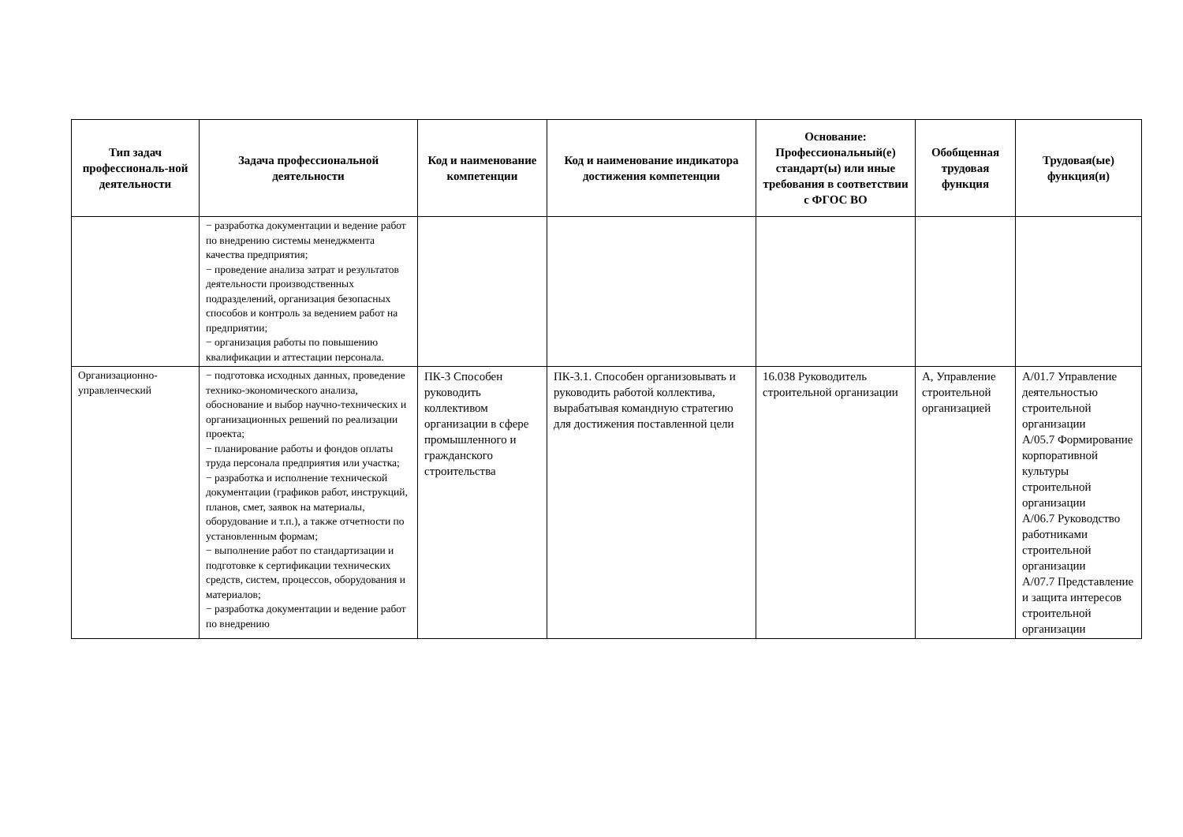| Тип задач профессиональ-ной деятельности | Задача профессиональной деятельности | Код и наименование компетенции | Код и наименование индикатора достижения компетенции | Основание: Профессиональный(е) стандарт(ы) или иные требования в соответствии с ФГОС ВО | Обобщенная трудовая функция | Трудовая(ые) функция(и) |
| --- | --- | --- | --- | --- | --- | --- |
| | − разработка документации и ведение работ по внедрению системы менеджмента качества предприятия; − проведение анализа затрат и результатов деятельности производственных подразделений, организация безопасных способов и контроль за ведением работ на предприятии; − организация работы по повышению квалификации и аттестации персонала. | | | | | |
| Организационно-управленческий | − подготовка исходных данных, проведение технико-экономического анализа, обоснование и выбор научно-технических и организационных решений по реализации проекта; − планирование работы и фондов оплаты труда персонала предприятия или участка; − разработка и исполнение технической документации (графиков работ, инструкций, планов, смет, заявок на материалы, оборудование и т.п.), а также отчетности по установленным формам; − выполнение работ по стандартизации и подготовке к сертификации технических средств, систем, процессов, оборудования и материалов; − разработка документации и ведение работ по внедрению | ПК-3 Способен руководить коллективом организации в сфере промышленного и гражданского строительства | ПК-3.1. Способен организовывать и руководить работой коллектива, вырабатывая командную стратегию для достижения поставленной цели | 16.038 Руководитель строительной организации | А, Управление строительной организацией | А/01.7 Управление деятельностью строительной организации А/05.7 Формирование корпоративной культуры строительной организации А/06.7 Руководство работниками строительной организации А/07.7 Представление и защита интересов строительной организации |